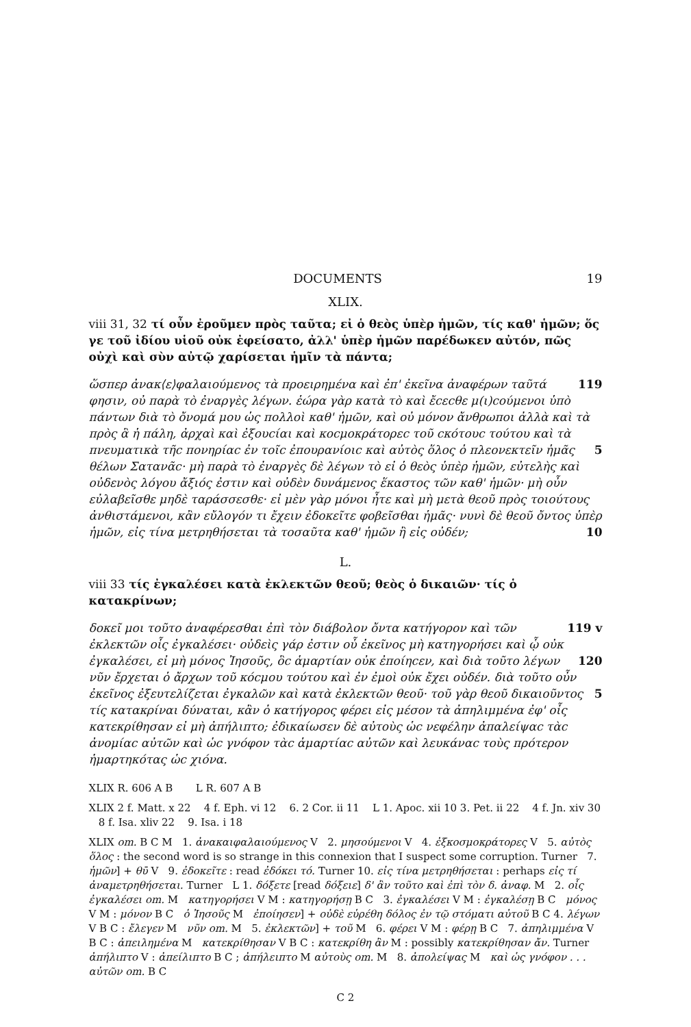DOCUMENTS 19
XLIX.
viii 31, 32 τί οὖν ἐροῦμεν πρὸς ταῦτα; εἰ ὁ θεὸς ὑπὲρ ἡμῶν, τίς καθ' ἡμῶν; ὅς γε τοῦ ἰδίου υἱοῦ οὐκ ἐφείσατο, ἀλλ' ὑπὲρ ἡμῶν παρέδωκεν αὐτόν, πῶς οὐχὶ καὶ σὺν αὐτῷ χαρίσεται ἡμῖν τὰ πάντα;
ὥσπερ ἀνακ⟨ε⟩φαλαιούμενος τὰ προειρημένα καὶ ἐπ' ἐκεῖνα ἀναφέρων ταῦτά 119 φησιν, οὐ παρὰ τὸ ἐναργὲς λέγων. ἑώρα γὰρ κατὰ τὸ καὶ ἔcεcθε μ(ι)cούμενοι ὑπὸ πάντων διὰ τὸ ὄνομά μου ὡς πολλοὶ καθ' ἡμῶν, καὶ οὐ μόνον ἄνθρωποι ἀλλὰ καὶ τὰ πρὸς ἃ ἡ πάλη, ἀρχαὶ καὶ ἐξουcίαι καὶ κοcμοκράτορεc τοῦ cκότουc τούτου καὶ τὰ πνευματικὰ τῆc πονηρίαc ἐν τοῖc ἐπουρανίοιc καὶ αὐτὸς ὅλος 5 ὁ πλεονεκτεῖν ἡμᾶς θέλων Σατανᾶc· μὴ παρὰ τὸ ἐναργὲς δὲ λέγων τὸ εἰ ὁ θεὸς ὑπὲρ ἡμῶν, εὐτελὴς καὶ οὐδενὸς λόγου ἄξιός ἐστιν καὶ οὐδὲν δυνάμενος ἕκαστος τῶν καθ' ἡμῶν· μὴ οὖν εὐλαβεῖσθε μηδὲ ταράσσεσθε· εἰ μὲν γὰρ μόνοι ἦτε καὶ μὴ μετὰ θεοῦ πρὸς τοιούτους ἀνθιστάμενοι, κἂν εὔλογόν τι ἔχειν ἐδοκεῖτε φοβεῖσθαι ἡμᾶς· νυνὶ δὲ θεοῦ ὄντος ὑπὲρ ἡμῶν, εἰς τίνα μετρηθήσεται τὰ 10 τοσαῦτα καθ' ἡμῶν ἢ εἰς οὐδέν;
L.
viii 33 τίς ἐγκαλέσει κατὰ ἐκλεκτῶν θεοῦ; θεὸς ὁ δικαιῶν· τίς ὁ κατακρίνων;
δοκεῖ μοι τοῦτο ἀναφέρεσθαι ἐπὶ τὸν διάβολον ὄντα κατήγορον καὶ τῶν 119 v ἐκλεκτῶν οἷς ἐγκαλέσει· οὐδεὶς γάρ ἐστιν οὗ ἐκεῖνος μὴ κατηγορήσει καὶ ᾧ οὐκ ἐγκαλέσει, εἰ μὴ μόνος Ἰησοῦς, ὃc ἁμαρτίαν οὐκ ἐποίηcεν, καὶ διὰ 120 τοῦτο λέγων νῦν ἔρχεται ὁ ἄρχων τοῦ κόcμου τούτου καὶ ἐν ἐμοὶ οὐκ ἔχει οὐδέν. διὰ τοῦτο οὖν ἐκεῖνος ἐξευτελίζεται ἐγκαλῶν καὶ κατὰ ἐκλεκτῶν θεοῦ· τοῦ γὰρ 5 θεοῦ δικαιοῦντος τίς κατακρίναι δύναται, κἂν ὁ κατήγορος φέρει εἰς μέσον τὰ ἀπηλιμμένα ἐφ' οἷς κατεκρίθησαν εἰ μὴ ἀπήλιπτο; ἐδικαίωσεν δὲ αὐτοὺς ὡc νεφέλην ἀπαλείψαc τὰc ἀνομίαc αὐτῶν καὶ ὡc γνόφον τὰc ἁμαρτίαc αὐτῶν καὶ λευκάναc τοὺς πρότερον ἡμαρτηκότας ὡc χιόνα.
XLIX R. 606 A B L R. 607 A B
XLIX 2 f. Matt. x 22 4 f. Eph. vi 12 6. 2 Cor. ii 11 L 1. Apoc. xii 10 3. Pet. ii 22 4 f. Jn. xiv 30 8 f. Isa. xliv 22 9. Isa. i 18
XLIX om. B C M 1. ἀνακαιφαλαιούμενος V 2. μησούμενοι V 4. ἐξκοσμοκράτορες V 5. αὐτὸς ὅλος : the second word is so strange in this connexion that I suspect some corruption. Turner 7. ἡμῶν] + θῡ V 9. ἐδοκεῖτε : read ἐδόκει τό. Turner 10. εἰς τίνα μετρηθήσεται : perhaps εἰς τί ἀναμετρηθήσεται. Turner L 1. δόξετε [read δόξειε] δ' ἂν τοῦτο καὶ ἐπὶ τὸν δ. ἀναφ. M 2. οἷς ἐγκαλέσει om. M κατηγορήσει V M : κατηγορήσῃ B C 3. ἐγκαλέσει V M : ἐγκαλέσῃ B C μόνος V M : μόνον B C ὁ Ἰησοῦς M ἐποίησεν] + οὐδὲ εὑρέθη δόλος ἐν τῷ στόματι αὐτοῦ B C 4. λέγων V B C : ἔλεγεν M νῦν om. M 5. ἐκλεκτῶν] + τοῦ M 6. φέρει V M : φέρῃ B C 7. ἀπηλιμμένα V B C : ἀπειλημένα M κατεκρίθησαν V B C : κατεκρίθη ἂν M : possibly κατεκρίθησαν ἄν. Turner ἀπήλιπτο V : ἀπείλιπτο B C ; ἀπήλειπτο M αὐτοὺς om. M 8. ἀπολείψας M καὶ ὡς γνόφον . . . αὐτῶν om. B C
C 2